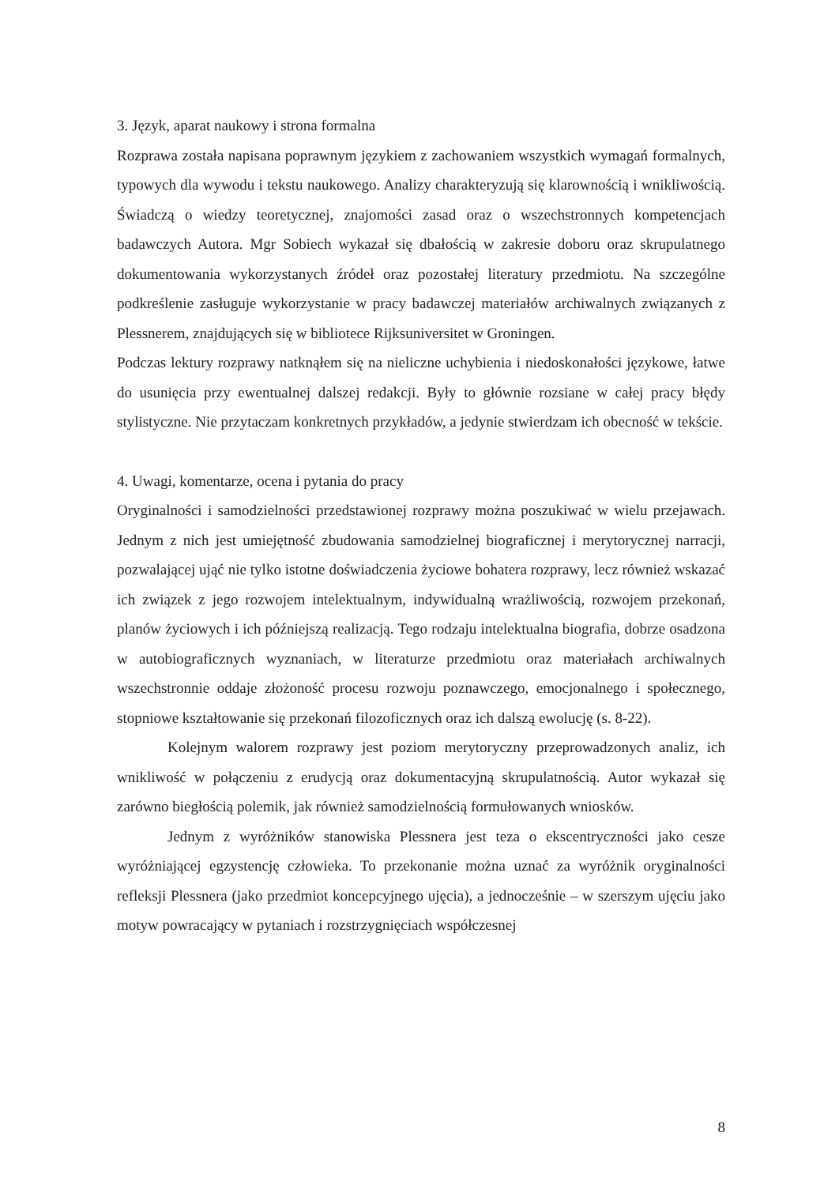3. Język, aparat naukowy i strona formalna
Rozprawa została napisana poprawnym językiem z zachowaniem wszystkich wymagań formalnych, typowych dla wywodu i tekstu naukowego. Analizy charakteryzują się klarownością i wnikliwością. Świadczą o wiedzy teoretycznej, znajomości zasad oraz o wszechstronnych kompetencjach badawczych Autora. Mgr Sobiech wykazał się dbałością w zakresie doboru oraz skrupulatnego dokumentowania wykorzystanych źródeł oraz pozostałej literatury przedmiotu. Na szczególne podkreślenie zasługuje wykorzystanie w pracy badawczej materiałów archiwalnych związanych z Plessnerem, znajdujących się w bibliotece Rijksuniversitet w Groningen.
Podczas lektury rozprawy natknąłem się na nieliczne uchybienia i niedoskonałości językowe, łatwe do usunięcia przy ewentualnej dalszej redakcji. Były to głównie rozsiane w całej pracy błędy stylistyczne. Nie przytaczam konkretnych przykładów, a jedynie stwierdzam ich obecność w tekście.
4. Uwagi, komentarze, ocena i pytania do pracy
Oryginalności i samodzielności przedstawionej rozprawy można poszukiwać w wielu przejawach. Jednym z nich jest umiejętność zbudowania samodzielnej biograficznej i merytorycznej narracji, pozwalającej ująć nie tylko istotne doświadczenia życiowe bohatera rozprawy, lecz również wskazać ich związek z jego rozwojem intelektualnym, indywidualną wrażliwością, rozwojem przekonań, planów życiowych i ich późniejszą realizacją. Tego rodzaju intelektualna biografia, dobrze osadzona w autobiograficznych wyznaniach, w literaturze przedmiotu oraz materiałach archiwalnych wszechstronnie oddaje złożoność procesu rozwoju poznawczego, emocjonalnego i społecznego, stopniowe kształtowanie się przekonań filozoficznych oraz ich dalszą ewolucję (s. 8-22).
Kolejnym walorem rozprawy jest poziom merytoryczny przeprowadzonych analiz, ich wnikliwość w połączeniu z erudycją oraz dokumentacyjną skrupulatnością. Autor wykazał się zarówno biegłością polemik, jak również samodzielnością formułowanych wniosków.
Jednym z wyróżników stanowiska Plessnera jest teza o ekscentryczności jako cesze wyróżniającej egzystencję człowieka. To przekonanie można uznać za wyróżnik oryginalności refleksji Plessnera (jako przedmiot koncepcyjnego ujęcia), a jednocześnie – w szerszym ujęciu jako motyw powracający w pytaniach i rozstrzygnięciach współczesnej
8